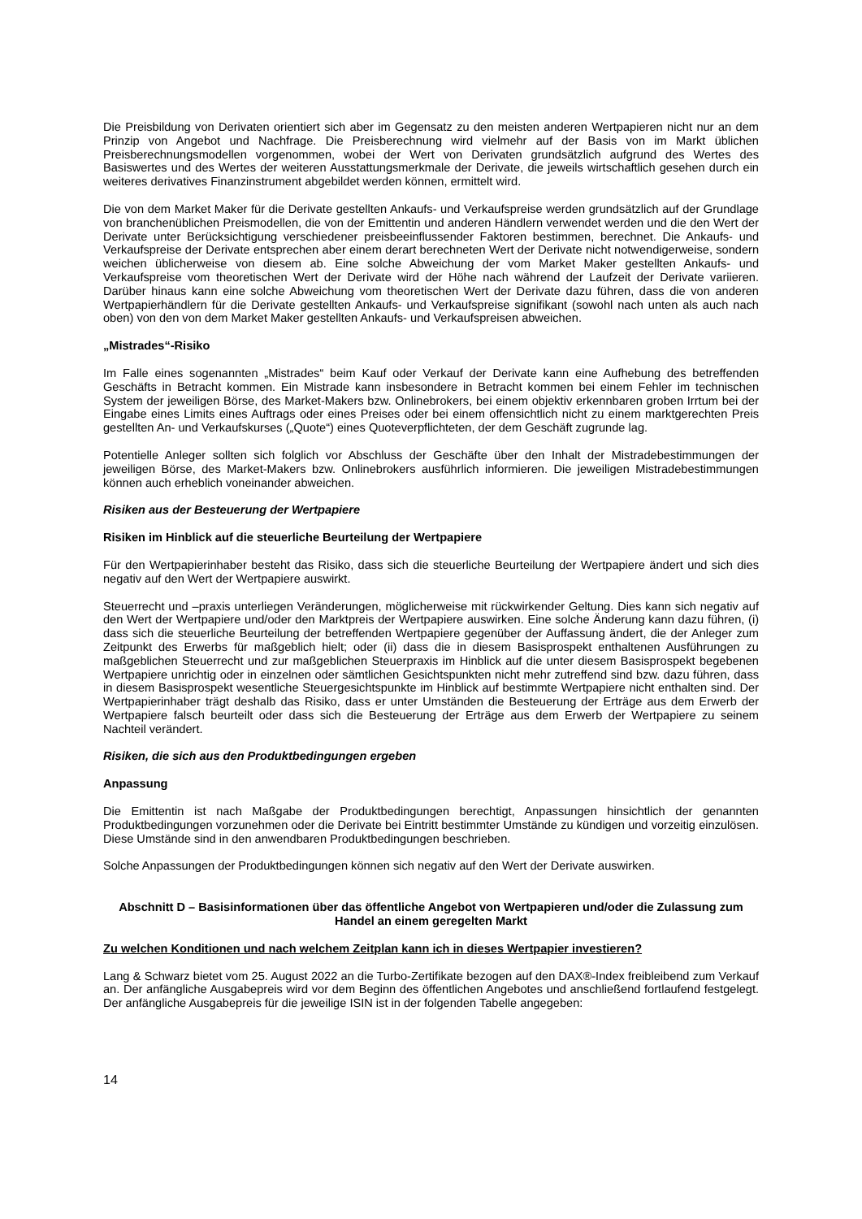Die Preisbildung von Derivaten orientiert sich aber im Gegensatz zu den meisten anderen Wertpapieren nicht nur an dem Prinzip von Angebot und Nachfrage. Die Preisberechnung wird vielmehr auf der Basis von im Markt üblichen Preisberechnungsmodellen vorgenommen, wobei der Wert von Derivaten grundsätzlich aufgrund des Wertes des Basiswertes und des Wertes der weiteren Ausstattungsmerkmale der Derivate, die jeweils wirtschaftlich gesehen durch ein weiteres derivatives Finanzinstrument abgebildet werden können, ermittelt wird.
Die von dem Market Maker für die Derivate gestellten Ankaufs- und Verkaufspreise werden grundsätzlich auf der Grundlage von branchenüblichen Preismodellen, die von der Emittentin und anderen Händlern verwendet werden und die den Wert der Derivate unter Berücksichtigung verschiedener preisbeeinflussender Faktoren bestimmen, berechnet. Die Ankaufs- und Verkaufspreise der Derivate entsprechen aber einem derart berechneten Wert der Derivate nicht notwendigerweise, sondern weichen üblicherweise von diesem ab. Eine solche Abweichung der vom Market Maker gestellten Ankaufs- und Verkaufspreise vom theoretischen Wert der Derivate wird der Höhe nach während der Laufzeit der Derivate variieren. Darüber hinaus kann eine solche Abweichung vom theoretischen Wert der Derivate dazu führen, dass die von anderen Wertpapierhändlern für die Derivate gestellten Ankaufs- und Verkaufspreise signifikant (sowohl nach unten als auch nach oben) von den von dem Market Maker gestellten Ankaufs- und Verkaufspreisen abweichen.
„Mistrades“-Risiko
Im Falle eines sogenannten „Mistrades“ beim Kauf oder Verkauf der Derivate kann eine Aufhebung des betreffenden Geschäfts in Betracht kommen. Ein Mistrade kann insbesondere in Betracht kommen bei einem Fehler im technischen System der jeweiligen Börse, des Market-Makers bzw. Onlinebrokers, bei einem objektiv erkennbaren groben Irrtum bei der Eingabe eines Limits eines Auftrags oder eines Preises oder bei einem offensichtlich nicht zu einem marktgerechten Preis gestellten An- und Verkaufskurses („Quote“) eines Quoteverpflichteten, der dem Geschäft zugrunde lag.
Potentielle Anleger sollten sich folglich vor Abschluss der Geschäfte über den Inhalt der Mistradebestimmungen der jeweiligen Börse, des Market-Makers bzw. Onlinebrokers ausführlich informieren. Die jeweiligen Mistradebestimmungen können auch erheblich voneinander abweichen.
Risiken aus der Besteuerung der Wertpapiere
Risiken im Hinblick auf die steuerliche Beurteilung der Wertpapiere
Für den Wertpapierinhaber besteht das Risiko, dass sich die steuerliche Beurteilung der Wertpapiere ändert und sich dies negativ auf den Wert der Wertpapiere auswirkt.
Steuerrecht und –praxis unterliegen Veränderungen, möglicherweise mit rückwirkender Geltung. Dies kann sich negativ auf den Wert der Wertpapiere und/oder den Marktpreis der Wertpapiere auswirken. Eine solche Änderung kann dazu führen, (i) dass sich die steuerliche Beurteilung der betreffenden Wertpapiere gegenüber der Auffassung ändert, die der Anleger zum Zeitpunkt des Erwerbs für maßgeblich hielt; oder (ii) dass die in diesem Basisprospekt enthaltenen Ausführungen zu maßgeblichen Steuerrecht und zur maßgeblichen Steuerpraxis im Hinblick auf die unter diesem Basisprospekt begebenen Wertpapiere unrichtig oder in einzelnen oder sämtlichen Gesichtspunkten nicht mehr zutreffend sind bzw. dazu führen, dass in diesem Basisprospekt wesentliche Steuergesichtspunkte im Hinblick auf bestimmte Wertpapiere nicht enthalten sind. Der Wertpapierinhaber trägt deshalb das Risiko, dass er unter Umständen die Besteuerung der Erträge aus dem Erwerb der Wertpapiere falsch beurteilt oder dass sich die Besteuerung der Erträge aus dem Erwerb der Wertpapiere zu seinem Nachteil verändert.
Risiken, die sich aus den Produktbedingungen ergeben
Anpassung
Die Emittentin ist nach Maßgabe der Produktbedingungen berechtigt, Anpassungen hinsichtlich der genannten Produktbedingungen vorzunehmen oder die Derivate bei Eintritt bestimmter Umstände zu kündigen und vorzeitig einzulösen. Diese Umstände sind in den anwendbaren Produktbedingungen beschrieben.
Solche Anpassungen der Produktbedingungen können sich negativ auf den Wert der Derivate auswirken.
Abschnitt D – Basisinformationen über das öffentliche Angebot von Wertpapieren und/oder die Zulassung zum Handel an einem geregelten Markt
Zu welchen Konditionen und nach welchem Zeitplan kann ich in dieses Wertpapier investieren?
Lang & Schwarz bietet vom 25. August 2022 an die Turbo-Zertifikate bezogen auf den DAX®-Index freibleibend zum Verkauf an. Der anfängliche Ausgabepreis wird vor dem Beginn des öffentlichen Angebotes und anschließend fortlaufend festgelegt. Der anfängliche Ausgabepreis für die jeweilige ISIN ist in der folgenden Tabelle angegeben:
14